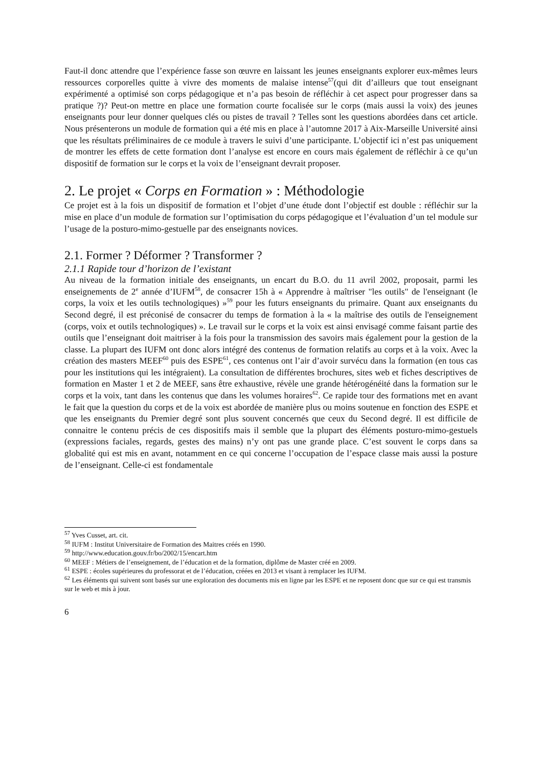Faut-il donc attendre que l’expérience fasse son œuvre en laissant les jeunes enseignants explorer eux-mêmes leurs ressources corporelles quitte à vivre des moments de malaise intense<sup>57</sup>(qui dit d’ailleurs que tout enseignant expérimenté a optimisé son corps pédagogique et n’a pas besoin de réfléchir à cet aspect pour progresser dans sa pratique ?)? Peut-on mettre en place une formation courte focalisée sur le corps (mais aussi la voix) des jeunes enseignants pour leur donner quelques clés ou pistes de travail ? Telles sont les questions abordées dans cet article. Nous présenterons un module de formation qui a été mis en place à l’automne 2017 à Aix-Marseille Université ainsi que les résultats préliminaires de ce module à travers le suivi d’une participante. L’objectif ici n’est pas uniquement de montrer les effets de cette formation dont l’analyse est encore en cours mais également de réfléchir à ce qu’un dispositif de formation sur le corps et la voix de l’enseignant devrait proposer.
2. Le projet « Corps en Formation » : Méthodologie
Ce projet est à la fois un dispositif de formation et l’objet d’une étude dont l’objectif est double : réfléchir sur la mise en place d’un module de formation sur l’optimisation du corps pédagogique et l’évaluation d’un tel module sur l’usage de la posturo-mimo-gestuelle par des enseignants novices.
2.1. Former ? Déformer ? Transformer ?
2.1.1 Rapide tour d’horizon de l’existant
Au niveau de la formation initiale des enseignants, un encart du B.O. du 11 avril 2002, proposait, parmi les enseignements de 2<sup>e</sup> année d’IUFM<sup>58</sup>, de consacrer 15h à « Apprendre à maîtriser "les outils" de l'enseignant (le corps, la voix et les outils technologiques) »<sup>59</sup> pour les futurs enseignants du primaire. Quant aux enseignants du Second degré, il est préconisé de consacrer du temps de formation à la « la maîtrise des outils de l'enseignement (corps, voix et outils technologiques) ». Le travail sur le corps et la voix est ainsi envisagé comme faisant partie des outils que l’enseignant doit maitriser à la fois pour la transmission des savoirs mais également pour la gestion de la classe. La plupart des IUFM ont donc alors intégré des contenus de formation relatifs au corps et à la voix. Avec la création des masters MEEF<sup>60</sup> puis des ESPE<sup>61</sup>, ces contenus ont l’air d’avoir survécu dans la formation (en tous cas pour les institutions qui les intégraient). La consultation de différentes brochures, sites web et fiches descriptives de formation en Master 1 et 2 de MEEF, sans être exhaustive, révèle une grande hétérogénéité dans la formation sur le corps et la voix, tant dans les contenus que dans les volumes horaires<sup>62</sup>. Ce rapide tour des formations met en avant le fait que la question du corps et de la voix est abordée de manière plus ou moins soutenue en fonction des ESPE et que les enseignants du Premier degré sont plus souvent concernés que ceux du Second degré. Il est difficile de connaitre le contenu précis de ces dispositifs mais il semble que la plupart des éléments posturo-mimo-gestuels (expressions faciales, regards, gestes des mains) n’y ont pas une grande place. C’est souvent le corps dans sa globalité qui est mis en avant, notamment en ce qui concerne l’occupation de l’espace classe mais aussi la posture de l’enseignant. Celle-ci est fondamentale
<sup>57</sup> Yves Cusset, art. cit.
<sup>58</sup> IUFM : Institut Universitaire de Formation des Maitres créés en 1990.
<sup>59</sup> http://www.education.gouv.fr/bo/2002/15/encart.htm
<sup>60</sup> MEEF : Métiers de l’enseignement, de l’éducation et de la formation, diplôme de Master créé en 2009.
<sup>61</sup> ESPE : écoles supérieures du professorat et de l’éducation, créées en 2013 et visant à remplacer les IUFM.
<sup>62</sup> Les éléments qui suivent sont basés sur une exploration des documents mis en ligne par les ESPE et ne reposent donc que sur ce qui est transmis sur le web et mis à jour.
6